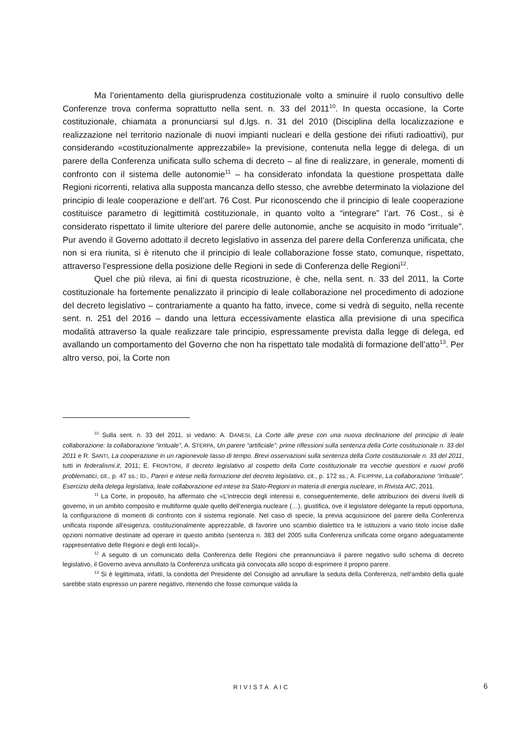Ma l’orientamento della giurisprudenza costituzionale volto a sminuire il ruolo consultivo delle Conferenze trova conferma soprattutto nella sent. n. 33 del 2011<sup>10</sup>. In questa occasione, la Corte costituzionale, chiamata a pronunciarsi sul d.lgs. n. 31 del 2010 (Disciplina della localizzazione e realizzazione nel territorio nazionale di nuovi impianti nucleari e della gestione dei rifiuti radioattivi), pur considerando «costituzionalmente apprezzabile» la previsione, contenuta nella legge di delega, di un parere della Conferenza unificata sullo schema di decreto – al fine di realizzare, in generale, momenti di confronto con il sistema delle autonomie<sup>11</sup> – ha considerato infondata la questione prospettata dalle Regioni ricorrenti, relativa alla supposta mancanza dello stesso, che avrebbe determinato la violazione del principio di leale cooperazione e dell’art. 76 Cost. Pur riconoscendo che il principio di leale cooperazione costituisce parametro di legittimità costituzionale, in quanto volto a “integrare” l’art. 76 Cost., si è considerato rispettato il limite ulteriore del parere delle autonomie, anche se acquisito in modo “irrituale”. Pur avendo il Governo adottato il decreto legislativo in assenza del parere della Conferenza unificata, che non si era riunita, si è ritenuto che il principio di leale collaborazione fosse stato, comunque, rispettato, attraverso l’espressione della posizione delle Regioni in sede di Conferenza delle Regioni<sup>12</sup>.
Quel che più rileva, ai fini di questa ricostruzione, è che, nella sent. n. 33 del 2011, la Corte costituzionale ha fortemente penalizzato il principio di leale collaborazione nel procedimento di adozione del decreto legislativo – contrariamente a quanto ha fatto, invece, come si vedrà di seguito, nella recente sent. n. 251 del 2016 – dando una lettura eccessivamente elastica alla previsione di una specifica modalità attraverso la quale realizzare tale principio, espressamente prevista dalla legge di delega, ed avallando un comportamento del Governo che non ha rispettato tale modalità di formazione dell’atto<sup>13</sup>. Per altro verso, poi, la Corte non
<sup>10</sup> Sulla sent. n. 33 del 2011, si vedano: A. DANESI, La Corte alle prese con una nuova declinazione del principio di leale collaborazione: la collaborazione “irrituale”, A. STERPA, Un parere “artificiale”: prime riflessioni sulla sentenza della Corte costituzionale n. 33 del 2011 e R. SANTI, La cooperazione in un ragionevole lasso di tempo. Brevi osservazioni sulla sentenza della Corte costituzionale n. 33 del 2011, tutti in federalismi.it, 2011; E. FRONTONI, Il decreto legislativo al cospetto della Corte costituzionale tra vecchie questioni e nuovi profili problematici, cit., p. 47 ss.; ID., Pareri e intese nella formazione del decreto legislativo, cit., p. 172 ss.; A. FILIPPINI, La collaborazione “irrituale”. Esercizio della delega legislativa, leale collaborazione ed intese tra Stato-Regioni in materia di energia nucleare, in Rivista AIC, 2011.
<sup>11</sup> La Corte, in proposito, ha affermato che «L’intreccio degli interessi e, conseguentemente, delle attribuzioni dei diversi livelli di governo, in un ambito composito e multiforme quale quello dell’energia nucleare (…), giustifica, ove il legislatore delegante la reputi opportuna, la configurazione di momenti di confronto con il sistema regionale. Nel caso di specie, la previa acquisizione del parere della Conferenza unificata risponde all’esigenza, costituzionalmente apprezzabile, di favorire uno scambio dialettico tra le istituzioni a vario titolo incise dalle opzioni normative destinate ad operare in questo ambito (sentenza n. 383 del 2005 sulla Conferenza unificata come organo adeguatamente rappresentativo delle Regioni e degli enti locali)».
<sup>12</sup> A seguito di un comunicato della Conferenza delle Regioni che preannunciava il parere negativo sullo schema di decreto legislativo, il Governo aveva annullato la Conferenza unificata già convocata allo scopo di esprimere il proprio parere.
<sup>13</sup> Si è legittimata, infatti, la condotta del Presidente del Consiglio ad annullare la seduta della Conferenza, nell’ambito della quale sarebbe stato espresso un parere negativo, ritenendo che fosse comunque valida la
RIVISTA AIC 6